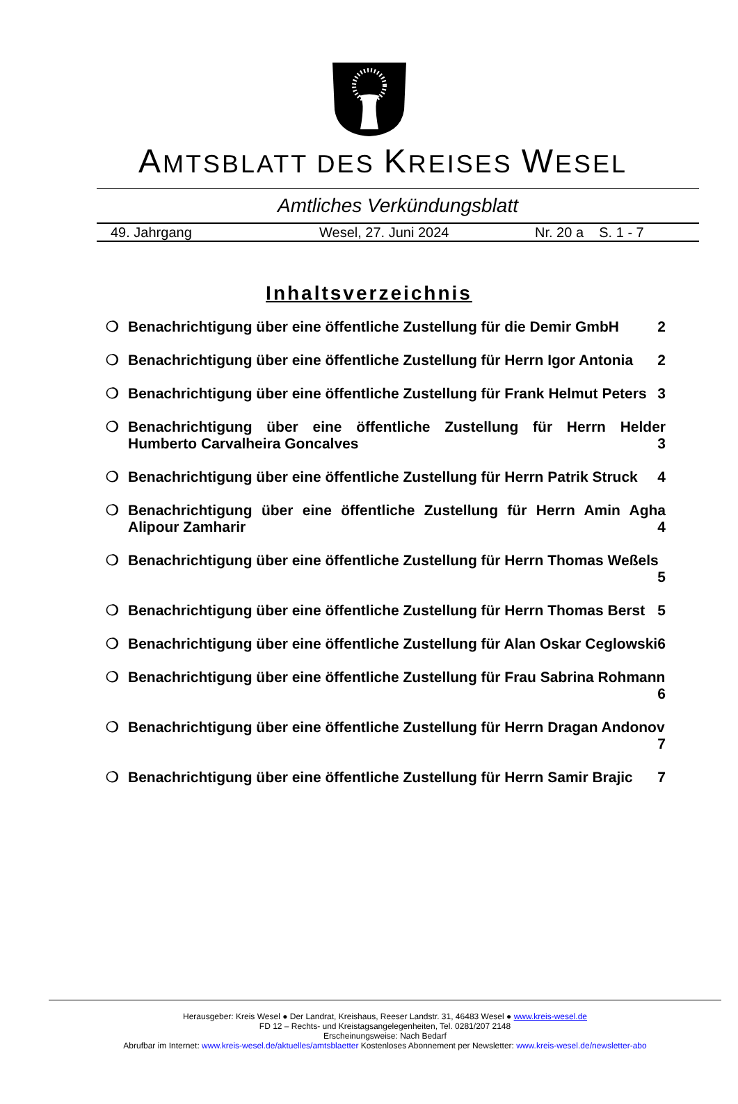AMTSBLATT DES KREISES WESEL
Amtliches Verkündungsblatt
49. Jahrgang Wesel, 27. Juni 2024 Nr. 20 a S. 1 - 7
Inhaltsverzeichnis
❍ Benachrichtigung über eine öffentliche Zustellung für die Demir GmbH 2
❍ Benachrichtigung über eine öffentliche Zustellung für Herrn Igor Antonia 2
❍ Benachrichtigung über eine öffentliche Zustellung für Frank Helmut Peters 3
❍ Benachrichtigung über eine öffentliche Zustellung für Herrn Helder Humberto Carvalheira Goncalves 3
❍ Benachrichtigung über eine öffentliche Zustellung für Herrn Patrik Struck 4
❍ Benachrichtigung über eine öffentliche Zustellung für Herrn Amin Agha Alipour Zamharir 4
❍ Benachrichtigung über eine öffentliche Zustellung für Herrn Thomas Weßels 5
❍ Benachrichtigung über eine öffentliche Zustellung für Herrn Thomas Berst 5
❍ Benachrichtigung über eine öffentliche Zustellung für Alan Oskar Ceglowski 6
❍ Benachrichtigung über eine öffentliche Zustellung für Frau Sabrina Rohmann 6
❍ Benachrichtigung über eine öffentliche Zustellung für Herrn Dragan Andonov 7
❍ Benachrichtigung über eine öffentliche Zustellung für Herrn Samir Brajic 7
Herausgeber: Kreis Wesel ● Der Landrat, Kreishaus, Reeser Landstr. 31, 46483 Wesel ● www.kreis-wesel.de
FD 12 – Rechts- und Kreistagsangelegenheiten, Tel. 0281/207 2148
Erscheinungsweise: Nach Bedarf
Abrufbar im Internet: www.kreis-wesel.de/aktuelles/amtsblaetter Kostenloses Abonnement per Newsletter: www.kreis-wesel.de/newsletter-abo